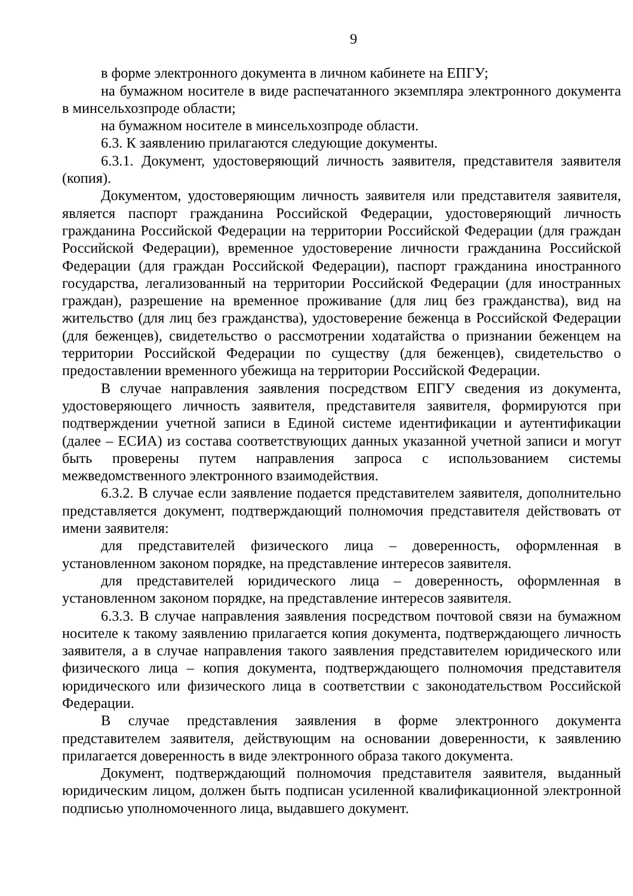9
в форме электронного документа в личном кабинете на ЕПГУ;
на бумажном носителе в виде распечатанного экземпляра электронного документа в минсельхозпроде области;
на бумажном носителе в минсельхозпроде области.
6.3. К заявлению прилагаются следующие документы.
6.3.1. Документ, удостоверяющий личность заявителя, представителя заявителя (копия).
Документом, удостоверяющим личность заявителя или представителя заявителя, является паспорт гражданина Российской Федерации, удостоверяющий личность гражданина Российской Федерации на территории Российской Федерации (для граждан Российской Федерации), временное удостоверение личности гражданина Российской Федерации (для граждан Российской Федерации), паспорт гражданина иностранного государства, легализованный на территории Российской Федерации (для иностранных граждан), разрешение на временное проживание (для лиц без гражданства), вид на жительство (для лиц без гражданства), удостоверение беженца в Российской Федерации (для беженцев), свидетельство о рассмотрении ходатайства о признании беженцем на территории Российской Федерации по существу (для беженцев), свидетельство о предоставлении временного убежища на территории Российской Федерации.
В случае направления заявления посредством ЕПГУ сведения из документа, удостоверяющего личность заявителя, представителя заявителя, формируются при подтверждении учетной записи в Единой системе идентификации и аутентификации (далее – ЕСИА) из состава соответствующих данных указанной учетной записи и могут быть проверены путем направления запроса с использованием системы межведомственного электронного взаимодействия.
6.3.2. В случае если заявление подается представителем заявителя, дополнительно представляется документ, подтверждающий полномочия представителя действовать от имени заявителя:
для представителей физического лица – доверенность, оформленная в установленном законом порядке, на представление интересов заявителя.
для представителей юридического лица – доверенность, оформленная в установленном законом порядке, на представление интересов заявителя.
6.3.3. В случае направления заявления посредством почтовой связи на бумажном носителе к такому заявлению прилагается копия документа, подтверждающего личность заявителя, а в случае направления такого заявления представителем юридического или физического лица – копия документа, подтверждающего полномочия представителя юридического или физического лица в соответствии с законодательством Российской Федерации.
В случае представления заявления в форме электронного документа представителем заявителя, действующим на основании доверенности, к заявлению прилагается доверенность в виде электронного образа такого документа.
Документ, подтверждающий полномочия представителя заявителя, выданный юридическим лицом, должен быть подписан усиленной квалификационной электронной подписью уполномоченного лица, выдавшего документ.